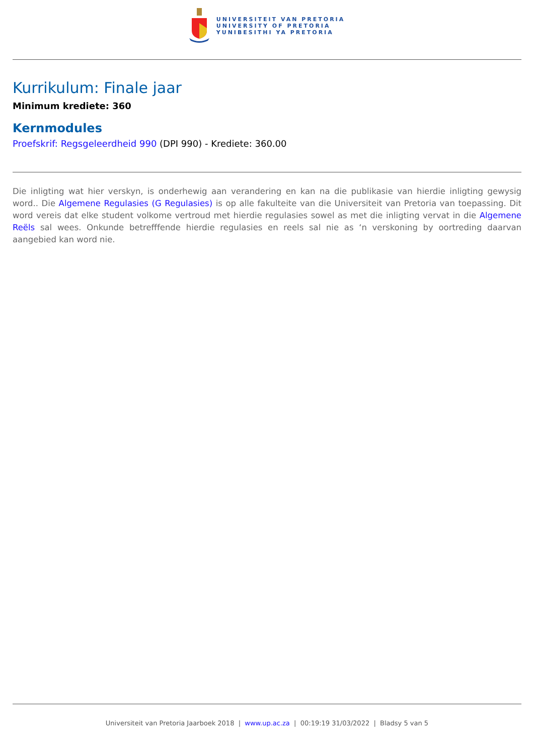UNIVERSITEIT VAN PRETORIA
UNIVERSITY OF PRETORIA
YUNIBESITHI YA PRETORIA
Kurrikulum: Finale jaar
Minimum krediete: 360
Kernmodules
Proefskrif: Regsgeleerdheid 990 (DPI 990) - Krediete: 360.00
Die inligting wat hier verskyn, is onderhewig aan verandering en kan na die publikasie van hierdie inligting gewysig word.. Die Algemene Regulasies (G Regulasies) is op alle fakulteite van die Universiteit van Pretoria van toepassing. Dit word vereis dat elke student volkome vertroud met hierdie regulasies sowel as met die inligting vervat in die Algemene Reëls sal wees. Onkunde betrefffende hierdie regulasies en reels sal nie as ‘n verskoning by oortreding daarvan aangebied kan word nie.
Universiteit van Pretoria Jaarboek 2018 | www.up.ac.za | 00:19:19 31/03/2022 | Bladsy 5 van 5